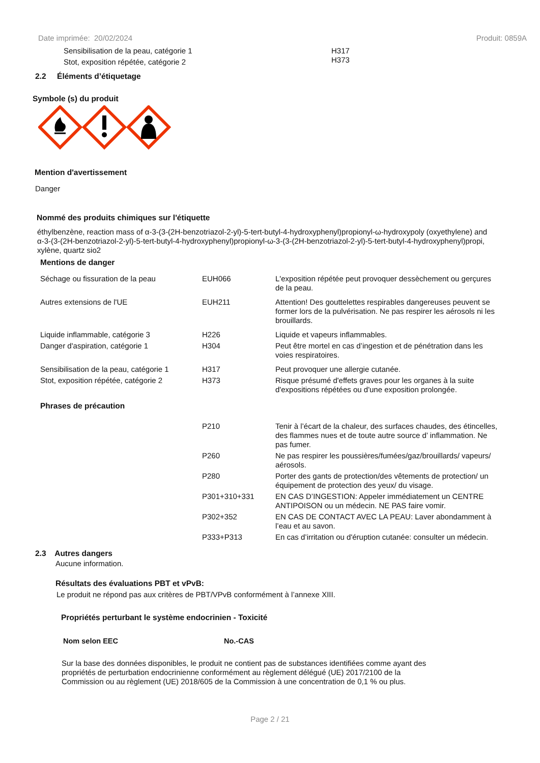Date imprimée: 20/02/2024 Produit: 0859A
| Sensibilisation de la peau, catégorie 1 | H317 |
| Stot, exposition répétée, catégorie 2 | H373 |
2.2 Éléments d’étiquetage
Symbole (s) du produit
Mention d'avertissement
Danger
Nommé des produits chimiques sur l'étiquette
éthylbenzène, reaction mass of α-3-(3-(2H-benzotriazol-2-yl)-5-tert-butyl-4-hydroxyphenyl)propionyl-ω-hydroxypoly (oxyethylene) and α-3-(3-(2H-benzotriazol-2-yl)-5-tert-butyl-4-hydroxyphenyl)propionyl-ω-3-(3-(2H-benzotriazol-2-yl)-5-tert-butyl-4-hydroxyphenyl)propi, xylène, quartz sio2
Mentions de danger
| Séchage ou fissuration de la peau | EUH066 | L'exposition répétée peut provoquer dessèchement ou gerçures de la peau. |
| Autres extensions de l'UE | EUH211 | Attention! Des gouttelettes respirables dangereuses peuvent se former lors de la pulvérisation. Ne pas respirer les aérosols ni les brouillards. |
| Liquide inflammable, catégorie 3 | H226 | Liquide et vapeurs inflammables. |
| Danger d'aspiration, catégorie 1 | H304 | Peut être mortel en cas d’ingestion et de pénétration dans les voies respiratoires. |
| Sensibilisation de la peau, catégorie 1 | H317 | Peut provoquer une allergie cutanée. |
| Stot, exposition répétée, catégorie 2 | H373 | Risque présumé d'effets graves pour les organes à la suite d'expositions répétées ou d'une exposition prolongée. |
Phrases de précaution
| P210 | Tenir à l’écart de la chaleur, des surfaces chaudes, des étincelles, des flammes nues et de toute autre source d’ inflammation. Ne pas fumer. |
| P260 | Ne pas respirer les poussières/fumées/gaz/brouillards/ vapeurs/ aérosols. |
| P280 | Porter des gants de protection/des vêtements de protection/ un équipement de protection des yeux/ du visage. |
| P301+310+331 | EN CAS D’INGESTION: Appeler immédiatement un CENTRE ANTIPOISON ou un médecin. NE PAS faire vomir. |
| P302+352 | EN CAS DE CONTACT AVEC LA PEAU: Laver abondamment à l’eau et au savon. |
| P333+P313 | En cas d’irritation ou d'éruption cutanée: consulter un médecin. |
2.3 Autres dangers
Aucune information.
Résultats des évaluations PBT et vPvB:
Le produit ne répond pas aux critères de PBT/VPvB conformément à l’annexe XIII.
Propriétés perturbant le système endocrinien - Toxicité
| Nom selon EEC | No.-CAS |
| --- | --- |
Sur la base des données disponibles, le produit ne contient pas de substances identifiées comme ayant des propriétés de perturbation endocrinienne conformément au règlement délégué (UE) 2017/2100 de la Commission ou au règlement (UE) 2018/605 de la Commission à une concentration de 0,1 % ou plus.
Page 2 / 21